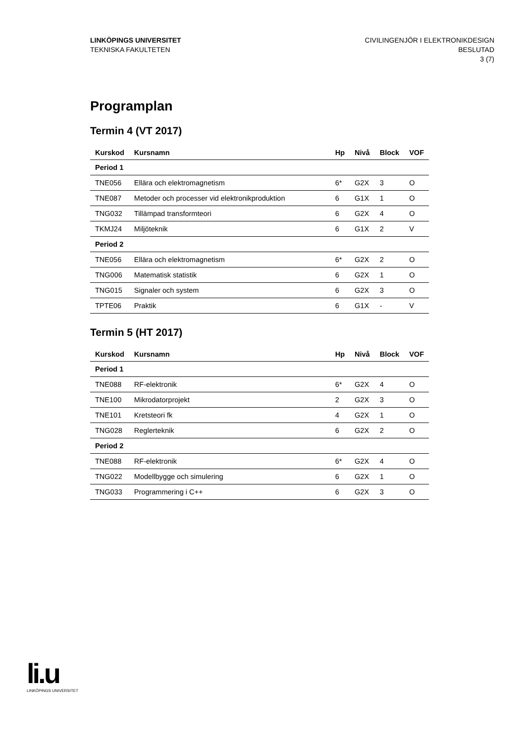LINKÖPINGS UNIVERSITET
TEKNISKA FAKULTETEN
CIVILINGENJÖR I ELEKTRONIKDESIGN
BESLUTAD
3 (7)
Programplan
Termin 4 (VT 2017)
| Kurskod | Kursnamn | Hp | Nivå | Block | VOF |
| --- | --- | --- | --- | --- | --- |
| Period 1 | | | | | |
| TNE056 | Ellära och elektromagnetism | 6* | G2X | 3 | O |
| TNE087 | Metoder och processer vid elektronikproduktion | 6 | G1X | 1 | O |
| TNG032 | Tillämpad transformteori | 6 | G2X | 4 | O |
| TKMJ24 | Miljöteknik | 6 | G1X | 2 | V |
| Period 2 | | | | | |
| TNE056 | Ellära och elektromagnetism | 6* | G2X | 2 | O |
| TNG006 | Matematisk statistik | 6 | G2X | 1 | O |
| TNG015 | Signaler och system | 6 | G2X | 3 | O |
| TPTE06 | Praktik | 6 | G1X | - | V |
Termin 5 (HT 2017)
| Kurskod | Kursnamn | Hp | Nivå | Block | VOF |
| --- | --- | --- | --- | --- | --- |
| Period 1 | | | | | |
| TNE088 | RF-elektronik | 6* | G2X | 4 | O |
| TNE100 | Mikrodatorprojekt | 2 | G2X | 3 | O |
| TNE101 | Kretsteori fk | 4 | G2X | 1 | O |
| TNG028 | Reglerteknik | 6 | G2X | 2 | O |
| Period 2 | | | | | |
| TNE088 | RF-elektronik | 6* | G2X | 4 | O |
| TNG022 | Modellbygge och simulering | 6 | G2X | 1 | O |
| TNG033 | Programmering i C++ | 6 | G2X | 3 | O |
li.u
LINKÖPINGS UNIVERSITET